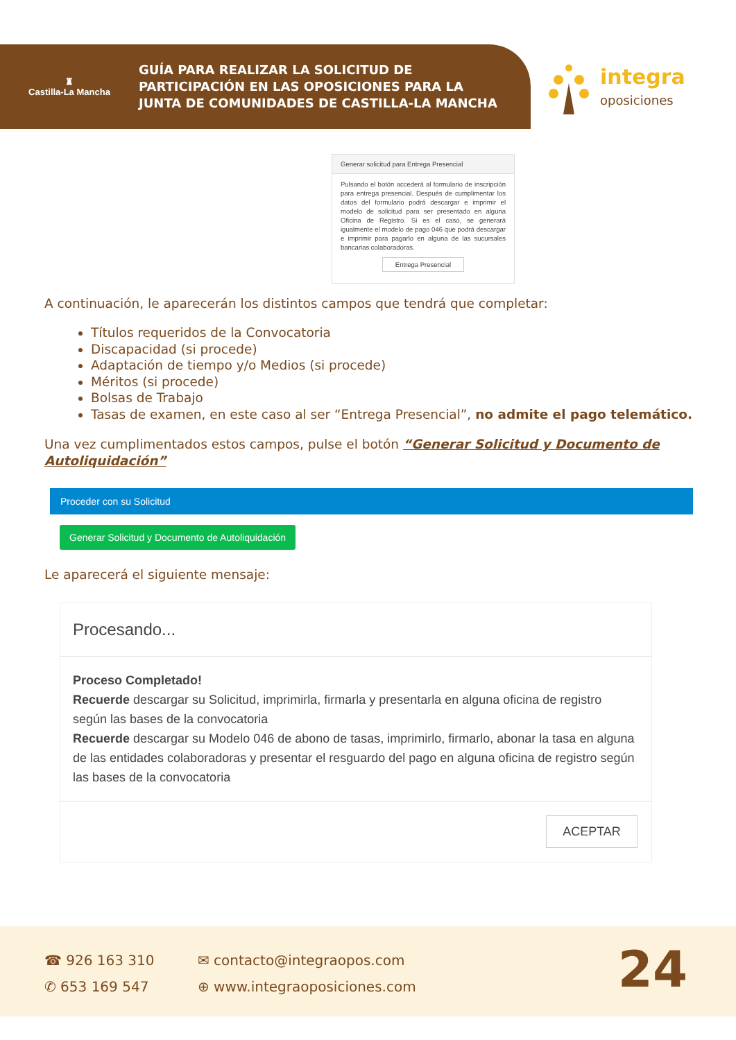♜
Castilla-La Mancha
GUÍA PARA REALIZAR LA SOLICITUD DE
PARTICIPACIÓN EN LAS OPOSICIONES PARA LA
JUNTA DE COMUNIDADES DE CASTILLA-LA MANCHA
integra
oposiciones
Generar solicitud para Entrega Presencial
Pulsando el botón accederá al formulario de inscripción para entrega presencial. Después de cumplimentar los datos del formulario podrá descargar e imprimir el modelo de solicitud para ser presentado en alguna Oficina de Registro. Si es el caso, se generará igualmente el modelo de pago 046 que podrá descargar e imprimir para pagarlo en alguna de las sucursales bancarias colaboradoras.
Entrega Presencial
A continuación, le aparecerán los distintos campos que tendrá que completar:
Títulos requeridos de la Convocatoria
Discapacidad (si procede)
Adaptación de tiempo y/o Medios (si procede)
Méritos (si procede)
Bolsas de Trabajo
Tasas de examen, en este caso al ser “Entrega Presencial”, no admite el pago telemático.
Una vez cumplimentados estos campos, pulse el botón “Generar Solicitud y Documento de Autoliquidación”
Proceder con su Solicitud
Generar Solicitud y Documento de Autoliquidación
Le aparecerá el siguiente mensaje:
Procesando...
Proceso Completado!
Recuerde descargar su Solicitud, imprimirla, firmarla y presentarla en alguna oficina de registro según las bases de la convocatoria
Recuerde descargar su Modelo 046 de abono de tasas, imprimirlo, firmarlo, abonar la tasa en alguna de las entidades colaboradoras y presentar el resguardo del pago en alguna oficina de registro según las bases de la convocatoria
ACEPTAR
☎ 926 163 310
✆ 653 169 547
✉ contacto@integraopos.com
⊕ www.integraoposiciones.com
24